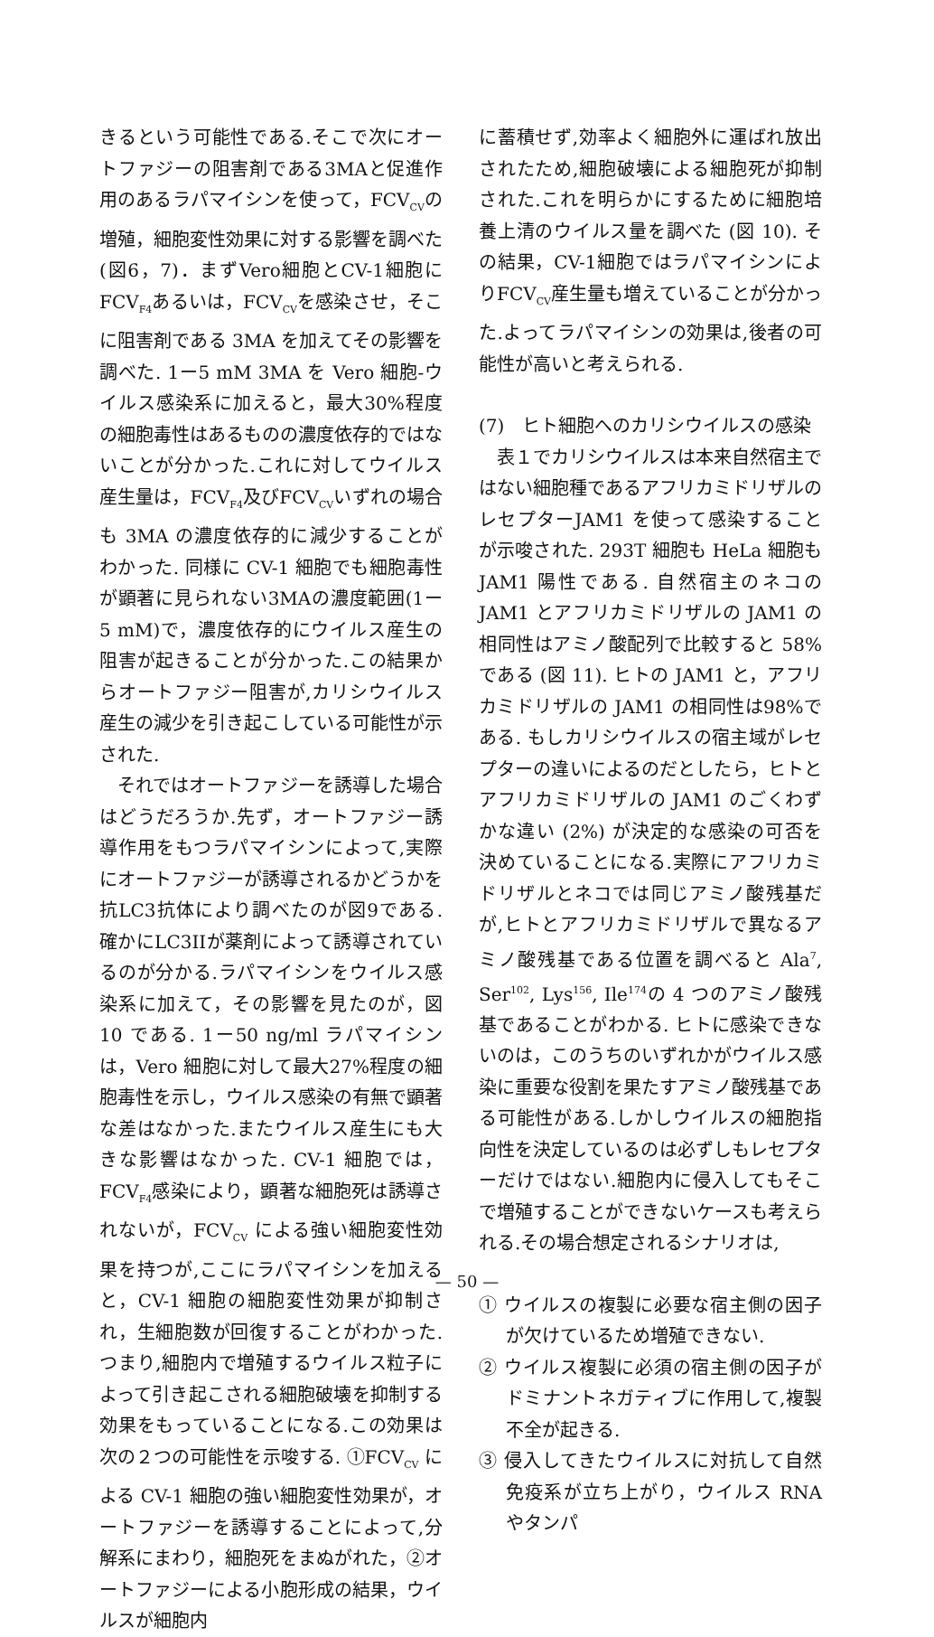きるという可能性である.そこで次にオートファジーの阻害剤である3MAと促進作用のあるラパマイシンを使って，FCV<sub>CV</sub>の増殖，細胞変性効果に対する影響を調べた(図6，7)．まずVero細胞とCV-1細胞にFCV<sub>F4</sub>あるいは，FCV<sub>CV</sub>を感染させ，そこに阻害剤である 3MA を加えてその影響を調べた. 1ー5 mM 3MA を Vero 細胞-ウイルス感染系に加えると，最大30%程度の細胞毒性はあるものの濃度依存的ではないことが分かった.これに対してウイルス産生量は，FCV<sub>F4</sub>及びFCV<sub>CV</sub>いずれの場合も 3MA の濃度依存的に減少することがわかった. 同様に CV-1 細胞でも細胞毒性が顕著に見られない3MAの濃度範囲(1ー5 mM)で，濃度依存的にウイルス産生の阻害が起きることが分かった.この結果からオートファジー阻害が,カリシウイルス産生の減少を引き起こしている可能性が示された.
それではオートファジーを誘導した場合はどうだろうか.先ず，オートファジー誘導作用をもつラパマイシンによって,実際にオートファジーが誘導されるかどうかを抗LC3抗体により調べたのが図9である. 確かにLC3IIが薬剤によって誘導されているのが分かる.ラパマイシンをウイルス感染系に加えて，その影響を見たのが，図 10 である. 1ー50 ng/ml ラパマイシンは，Vero 細胞に対して最大27%程度の細胞毒性を示し，ウイルス感染の有無で顕著な差はなかった.またウイルス産生にも大きな影響はなかった. CV-1 細胞では，FCV<sub>F4</sub>感染により，顕著な細胞死は誘導されないが，FCV<sub>CV</sub> による強い細胞変性効果を持つが,ここにラパマイシンを加えると，CV-1 細胞の細胞変性効果が抑制され，生細胞数が回復することがわかった. つまり,細胞内で増殖するウイルス粒子によって引き起こされる細胞破壊を抑制する効果をもっていることになる.この効果は次の２つの可能性を示唆する. ①FCV<sub>CV</sub> による CV-1 細胞の強い細胞変性効果が，オートファジーを誘導することによって,分解系にまわり，細胞死をまぬがれた，②オートファジーによる小胞形成の結果，ウイルスが細胞内
に蓄積せず,効率よく細胞外に運ばれ放出されたため,細胞破壊による細胞死が抑制された.これを明らかにするために細胞培養上清のウイルス量を調べた (図 10). その結果，CV-1細胞ではラパマイシンによりFCV<sub>CV</sub>産生量も増えていることが分かった.よってラパマイシンの効果は,後者の可能性が高いと考えられる.
(7)　ヒト細胞へのカリシウイルスの感染
表１でカリシウイルスは本来自然宿主ではない細胞種であるアフリカミドリザルのレセプターJAM1 を使って感染することが示唆された. 293T 細胞も HeLa 細胞も JAM1 陽性である. 自然宿主のネコの JAM1 とアフリカミドリザルの JAM1 の相同性はアミノ酸配列で比較すると 58%である (図 11). ヒトの JAM1 と，アフリカミドリザルの JAM1 の相同性は98%である. もしカリシウイルスの宿主域がレセプターの違いによるのだとしたら，ヒトとアフリカミドリザルの JAM1 のごくわずかな違い (2%) が決定的な感染の可否を決めていることになる.実際にアフリカミドリザルとネコでは同じアミノ酸残基だが,ヒトとアフリカミドリザルで異なるアミノ酸残基である位置を調べると Ala<sup>7</sup>, Ser<sup>102</sup>, Lys<sup>156</sup>, Ile<sup>174</sup>の 4 つのアミノ酸残基であることがわかる. ヒトに感染できないのは，このうちのいずれかがウイルス感染に重要な役割を果たすアミノ酸残基である可能性がある.しかしウイルスの細胞指向性を決定しているのは必ずしもレセプターだけではない.細胞内に侵入してもそこで増殖することができないケースも考えられる.その場合想定されるシナリオは,
① ウイルスの複製に必要な宿主側の因子が欠けているため増殖できない.
② ウイルス複製に必須の宿主側の因子がドミナントネガティブに作用して,複製不全が起きる.
③ 侵入してきたウイルスに対抗して自然免疫系が立ち上がり，ウイルス RNA やタンパ
— 50 —